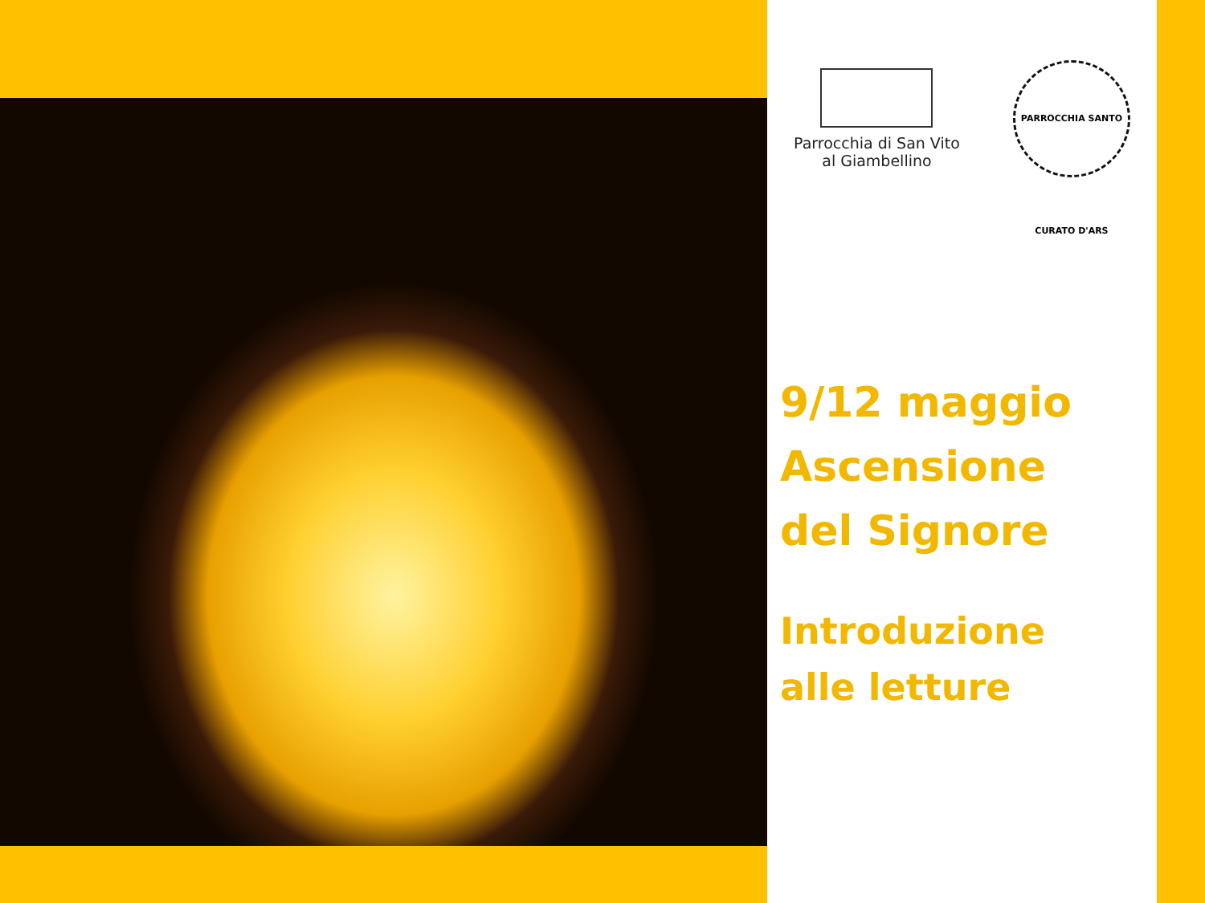Parrocchia di San Vito
al Giambellino
PARROCCHIA SANTO CURATO D'ARS
9/12 maggio
Ascensione
del Signore
Introduzione
alle letture